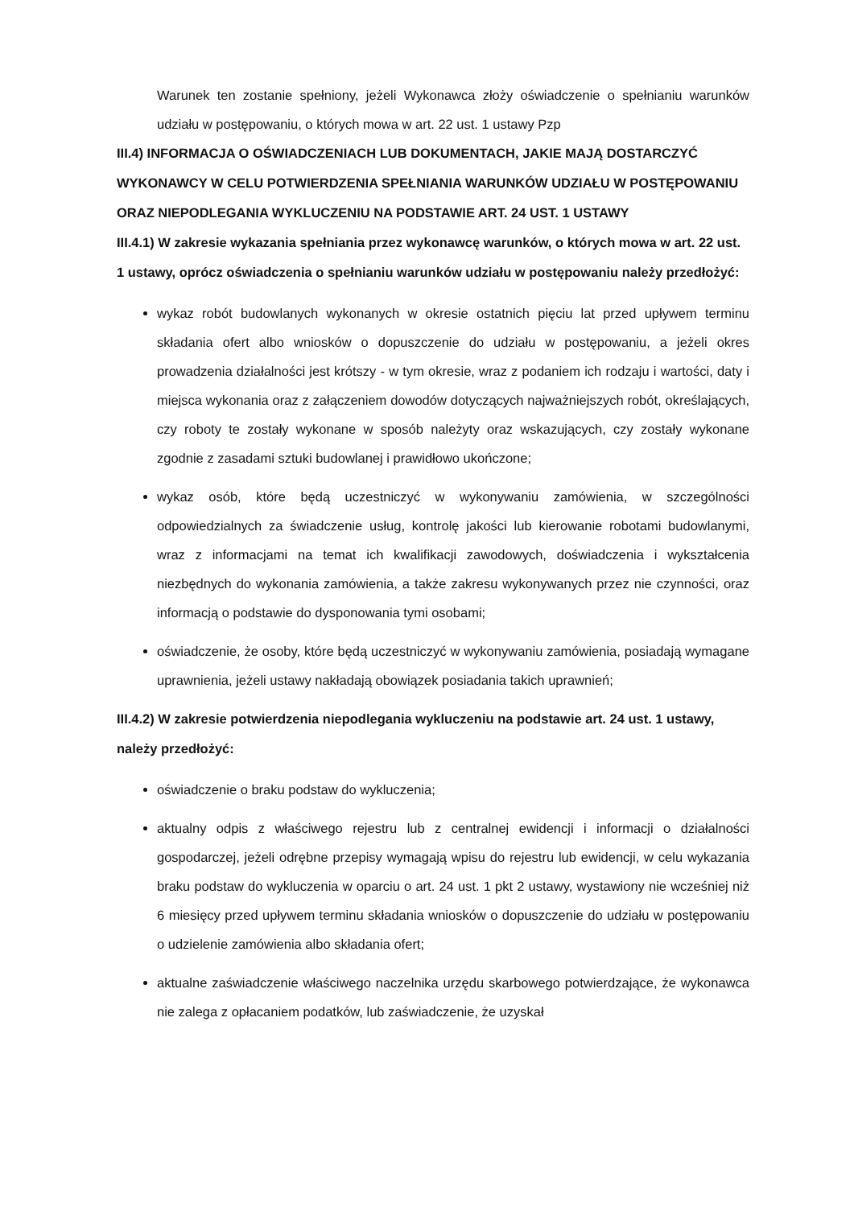Warunek ten zostanie spełniony, jeżeli Wykonawca złoży oświadczenie o spełnianiu warunków udziału w postępowaniu, o których mowa w art. 22 ust. 1 ustawy Pzp
III.4) INFORMACJA O OŚWIADCZENIACH LUB DOKUMENTACH, JAKIE MAJĄ DOSTARCZYĆ WYKONAWCY W CELU POTWIERDZENIA SPEŁNIANIA WARUNKÓW UDZIAŁU W POSTĘPOWANIU ORAZ NIEPODLEGANIA WYKLUCZENIU NA PODSTAWIE ART. 24 UST. 1 USTAWY
III.4.1) W zakresie wykazania spełniania przez wykonawcę warunków, o których mowa w art. 22 ust. 1 ustawy, oprócz oświadczenia o spełnianiu warunków udziału w postępowaniu należy przedłożyć:
wykaz robót budowlanych wykonanych w okresie ostatnich pięciu lat przed upływem terminu składania ofert albo wniosków o dopuszczenie do udziału w postępowaniu, a jeżeli okres prowadzenia działalności jest krótszy - w tym okresie, wraz z podaniem ich rodzaju i wartości, daty i miejsca wykonania oraz z załączeniem dowodów dotyczących najważniejszych robót, określających, czy roboty te zostały wykonane w sposób należyty oraz wskazujących, czy zostały wykonane zgodnie z zasadami sztuki budowlanej i prawidłowo ukończone;
wykaz osób, które będą uczestniczyć w wykonywaniu zamówienia, w szczególności odpowiedzialnych za świadczenie usług, kontrolę jakości lub kierowanie robotami budowlanymi, wraz z informacjami na temat ich kwalifikacji zawodowych, doświadczenia i wykształcenia niezbędnych do wykonania zamówienia, a także zakresu wykonywanych przez nie czynności, oraz informacją o podstawie do dysponowania tymi osobami;
oświadczenie, że osoby, które będą uczestniczyć w wykonywaniu zamówienia, posiadają wymagane uprawnienia, jeżeli ustawy nakładają obowiązek posiadania takich uprawnień;
III.4.2) W zakresie potwierdzenia niepodlegania wykluczeniu na podstawie art. 24 ust. 1 ustawy, należy przedłożyć:
oświadczenie o braku podstaw do wykluczenia;
aktualny odpis z właściwego rejestru lub z centralnej ewidencji i informacji o działalności gospodarczej, jeżeli odrębne przepisy wymagają wpisu do rejestru lub ewidencji, w celu wykazania braku podstaw do wykluczenia w oparciu o art. 24 ust. 1 pkt 2 ustawy, wystawiony nie wcześniej niż 6 miesięcy przed upływem terminu składania wniosków o dopuszczenie do udziału w postępowaniu o udzielenie zamówienia albo składania ofert;
aktualne zaświadczenie właściwego naczelnika urzędu skarbowego potwierdzające, że wykonawca nie zalega z opłacaniem podatków, lub zaświadczenie, że uzyskał